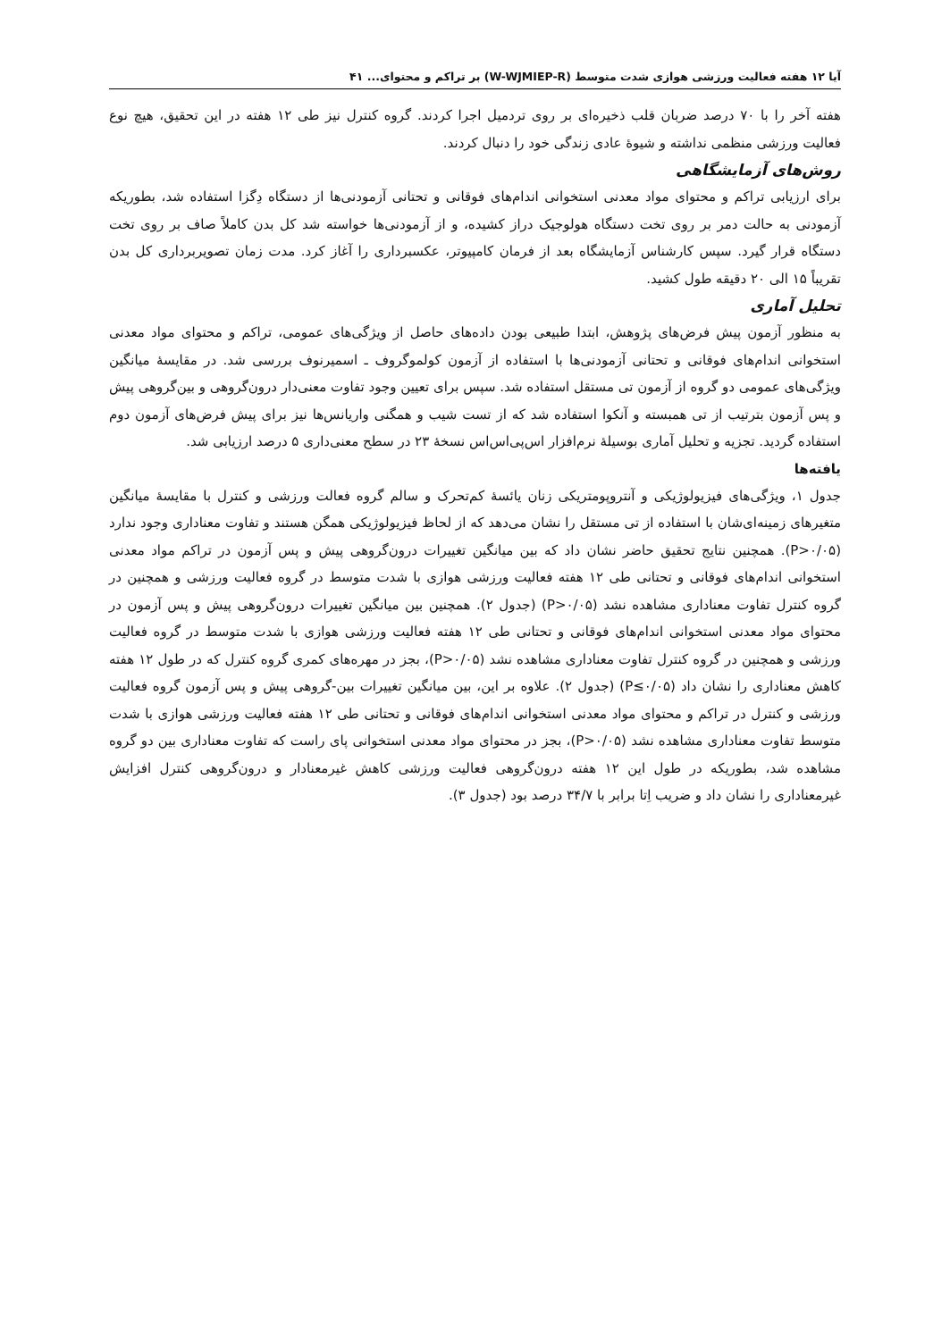آیا ۱۲ هفته فعالیت ورزشی هوازی شدت متوسط (W-WJMIEP-R) بر تراکم و محتوای... ۴۱
هفته آخر را با ۷۰ درصد ضربان قلب ذخیره‌ای بر روی تردمیل اجرا کردند. گروه کنترل نیز طی ۱۲ هفته در این تحقیق، هیچ نوع فعالیت ورزشی منظمی نداشته و شیوهٔ عادی زندگی خود را دنبال کردند.
روش‌های آزمایشگاهی
برای ارزیابی تراکم و محتوای مواد معدنی استخوانی اندام‌های فوقانی و تحتانی آزمودنی‌ها از دستگاه دِگزا استفاده شد، بطوریکه آزمودنی به حالت دمر بر روی تخت دستگاه هولوجیک دراز کشیده، و از آزمودنی‌ها خواسته شد کل بدن کاملاً صاف بر روی تخت دستگاه قرار گیرد. سپس کارشناس آزمایشگاه بعد از فرمان کامپیوتر، عکسبرداری را آغاز کرد. مدت زمان تصویربرداری کل بدن تقریباً ۱۵ الی ۲۰ دقیقه طول کشید.
تحلیل آماری
به منظور آزمون پیش فرض‌های پژوهش، ابتدا طبیعی بودن داده‌های حاصل از ویژگی‌های عمومی، تراکم و محتوای مواد معدنی استخوانی اندام‌های فوقانی و تحتانی آزمودنی‌ها با استفاده از آزمون کولموگروف ـ اسمیرنوف بررسی شد. در مقایسهٔ میانگین ویژگی‌های عمومی دو گروه از آزمون تی مستقل استفاده شد. سپس برای تعیین وجود تفاوت معنی‌دار درون‌گروهی و بین‌گروهی پیش و پس آزمون بترتیب از تی همبسته و آنکوا استفاده شد که از تست شیب و همگنی واریانس‌ها نیز برای پیش فرض‌های آزمون دوم استفاده گردید. تجزیه و تحلیل آماری بوسیلهٔ نرم‌افزار اس‌پی‌اس‌اس نسخهٔ ۲۳ در سطح معنی‌داری ۵ درصد ارزیابی شد.
یافته‌ها
جدول ۱، ویژگی‌های فیزیولوژیکی و آنتروپومتریکی زنان یائسهٔ کم‌تحرک و سالم گروه فعالت ورزشی و کنترل با مقایسهٔ میانگین متغیرهای زمینه‌ای‌شان با استفاده از تی مستقل را نشان می‌دهد که از لحاظ فیزیولوژیکی همگن هستند و تفاوت معناداری وجود ندارد (P>۰/۰۵). همچنین نتایج تحقیق حاضر نشان داد که بین میانگین تغییرات درون‌گروهی پیش و پس آزمون در تراکم مواد معدنی استخوانی اندام‌های فوقانی و تحتانی طی ۱۲ هفته فعالیت ورزشی هوازی با شدت متوسط در گروه فعالیت ورزشی و همچنین در گروه کنترل تفاوت معناداری مشاهده نشد (P>۰/۰۵) (جدول ۲). همچنین بین میانگین تغییرات درون‌گروهی پیش و پس آزمون در محتوای مواد معدنی استخوانی اندام‌های فوقانی و تحتانی طی ۱۲ هفته فعالیت ورزشی هوازی با شدت متوسط در گروه فعالیت ورزشی و همچنین در گروه کنترل تفاوت معناداری مشاهده نشد (P>۰/۰۵)، بجز در مهره‌های کمری گروه کنترل که در طول ۱۲ هفته کاهش معناداری را نشان داد (P≤۰/۰۵) (جدول ۲). علاوه بر این، بین میانگین تغییرات بین-گروهی پیش و پس آزمون گروه فعالیت ورزشی و کنترل در تراکم و محتوای مواد معدنی استخوانی اندام‌های فوقانی و تحتانی طی ۱۲ هفته فعالیت ورزشی هوازی با شدت متوسط تفاوت معناداری مشاهده نشد (P>۰/۰۵)، بجز در محتوای مواد معدنی استخوانی پای راست که تفاوت معناداری بین دو گروه مشاهده شد، بطوریکه در طول این ۱۲ هفته درون‌گروهی فعالیت ورزشی کاهش غیرمعنادار و درون‌گروهی کنترل افزایش غیرمعناداری را نشان داد و ضریب اِتا برابر با ۳۴/۷ درصد بود (جدول ۳).